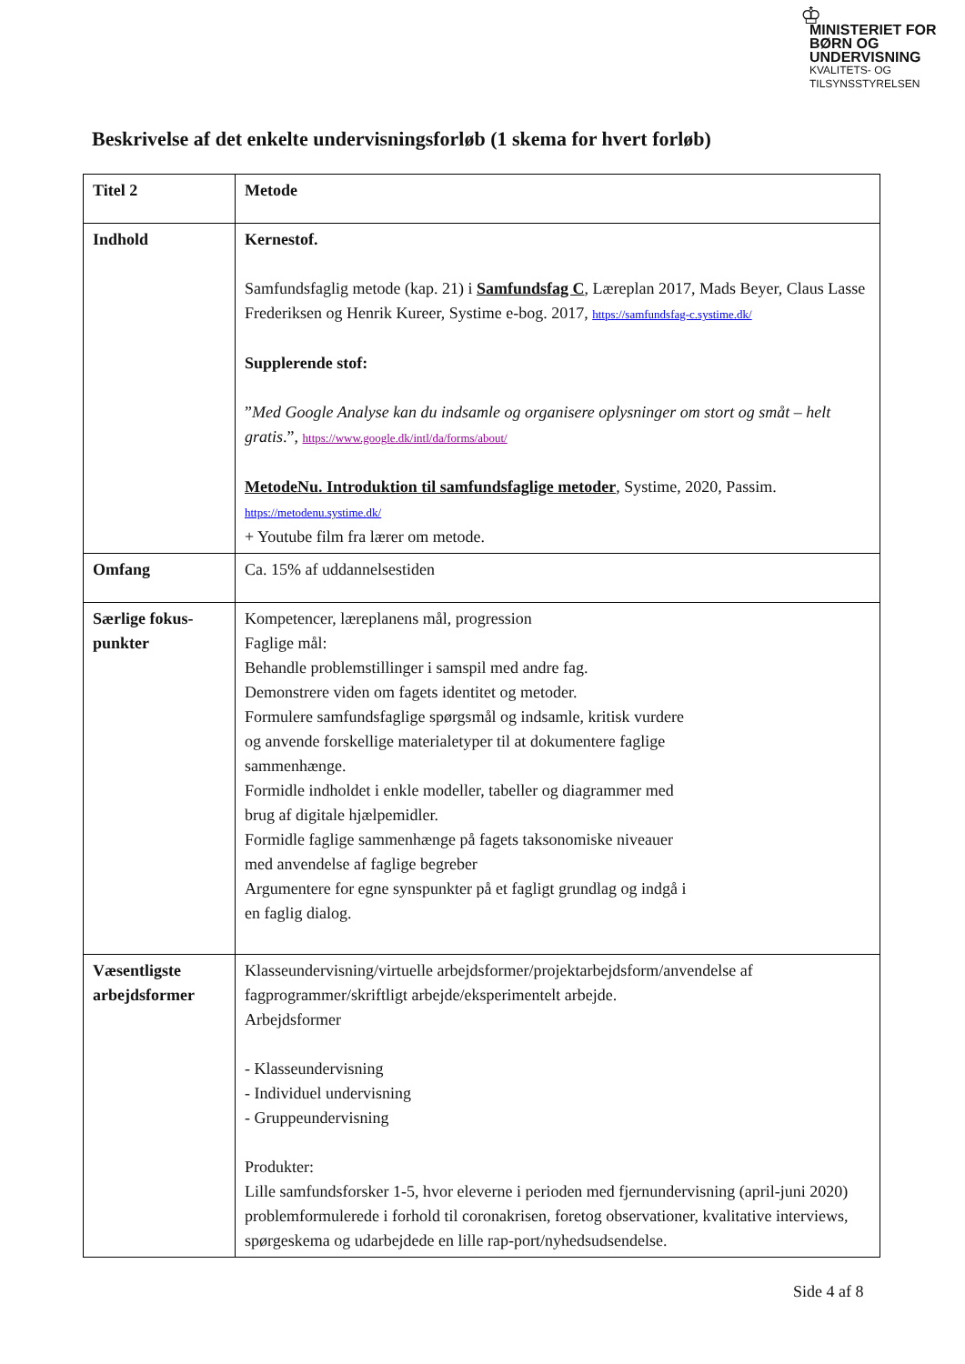♔
MINISTERIET FOR
BØRN OG
UNDERVISNING
KVALITETS- OG
TILSYNSSTYRELSEN
Beskrivelse af det enkelte undervisningsforløb (1 skema for hvert forløb)
| Titel 2 | Metode |
| Indhold | Kernestof. Samfundsfaglig metode (kap. 21) i Samfundsfag C , Læreplan 2017, Mads Beyer, Claus Lasse Frederiksen og Henrik Kureer, Systime e-bog. 2017, https://samfundsfag-c.systime.dk/ Supplerende stof: ” Med Google Analyse kan du indsamle og organisere oplysninger om stort og småt – helt gratis .”, https://www.google.dk/intl/da/forms/about/ MetodeNu. Introduktion til samfundsfaglige metoder , Systime, 2020, Passim. https://metodenu.systime.dk/ + Youtube film fra lærer om metode. |
| Omfang | Ca. 15% af uddannelsestiden |
| Særlige fokus-punkter | Kompetencer, læreplanens mål, progression Faglige mål: Behandle problemstillinger i samspil med andre fag. Demonstrere viden om fagets identitet og metoder. Formulere samfundsfaglige spørgsmål og indsamle, kritisk vurdere og anvende forskellige materialetyper til at dokumentere faglige sammenhænge. Formidle indholdet i enkle modeller, tabeller og diagrammer med brug af digitale hjælpemidler. Formidle faglige sammenhænge på fagets taksonomiske niveauer med anvendelse af faglige begreber Argumentere for egne synspunkter på et fagligt grundlag og indgå i en faglig dialog. |
| Væsentligste arbejdsformer | Klasseundervisning/virtuelle arbejdsformer/projektarbejdsform/anvendelse af fagprogrammer/skriftligt arbejde/eksperimentelt arbejde. Arbejdsformer - Klasseundervisning - Individuel undervisning - Gruppeundervisning Produkter: Lille samfundsforsker 1-5, hvor eleverne i perioden med fjernundervisning (april-juni 2020) problemformulerede i forhold til coronakrisen, foretog observationer, kvalitative interviews, spørgeskema og udarbejdede en lille rap-port/nyhedsudsendelse. |
Side 4 af 8